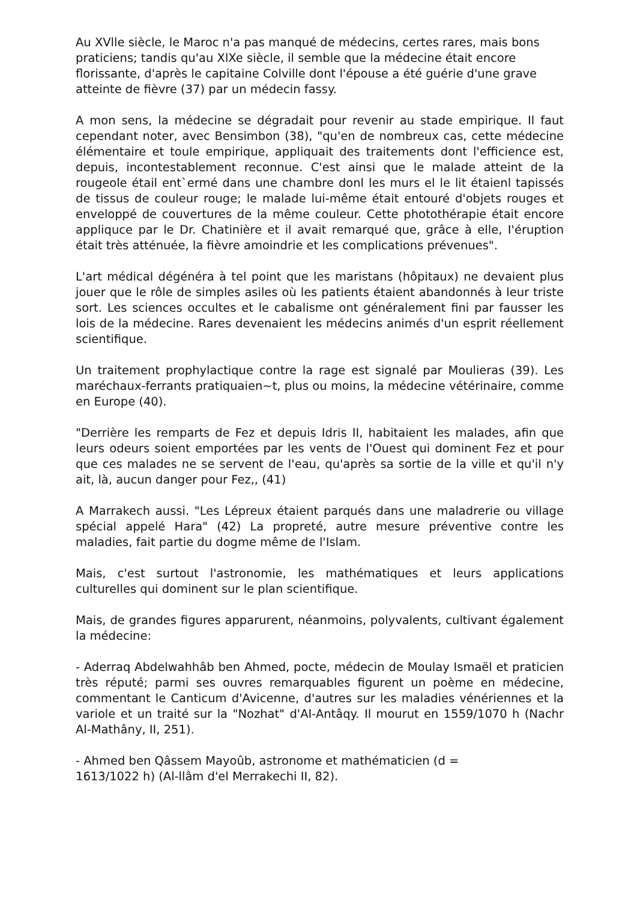Au XVlle siècle, le Maroc n'a pas manqué de médecins, certes rares, mais bons praticiens; tandis qu'au XlXe siècle, il semble que la médecine était encore florissante, d'après le capitaine Colville dont l'épouse a été guérie d'une grave atteinte de fièvre (37) par un médecin fassy.
A mon sens, la médecine se dégradait pour revenir au stade empirique. Il faut cependant noter, avec Bensimbon (38), "qu'en de nombreux cas, cette médecine élémentaire et toule empirique, appliquait des traitements dont l'efficience est, depuis, incontestablement reconnue. C'est ainsi que le malade atteint de la rougeole étail ent`ermé dans une chambre donl les murs el le lit étaienl tapissés de tissus de couleur rouge; le malade lui-même était entouré d'objets rouges et enveloppé de couvertures de la même couleur. Cette photothérapie était encore appliquce par le Dr. Chatinière et il avait remarqué que, grâce à elle, I'éruption était très atténuée, la fièvre amoindrie et les complications prévenues".
L'art médical dégénéra à tel point que les maristans (hôpitaux) ne devaient plus jouer que le rôle de simples asiles où les patients étaient abandonnés à leur triste sort. Les sciences occultes et le cabalisme ont généralement fini par fausser les lois de la médecine. Rares devenaient les médecins animés d'un esprit réellement scientifique.
Un traitement prophylactique contre la rage est signalé par Moulieras (39). Les maréchaux-ferrants pratiquaien~t, plus ou moins, la médecine vétérinaire, comme en Europe (40).
"Derrière les remparts de Fez et depuis Idris II, habitaient les malades, afin que leurs odeurs soient emportées par les vents de l'Ouest qui dominent Fez et pour que ces malades ne se servent de l'eau, qu'après sa sortie de la ville et qu'il n'y ait, là, aucun danger pour Fez,, (41)
A Marrakech aussi. "Les Lépreux étaient parqués dans une maladrerie ou village spécial appelé Hara" (42) La propreté, autre mesure préventive contre les maladies, fait partie du dogme même de l'Islam.
Mais, c'est surtout l'astronomie, les mathématiques et leurs applications culturelles qui dominent sur le plan scientifique.
Mais, de grandes figures apparurent, néanmoins, polyvalents, cultivant également la médecine:
- Aderraq Abdelwahhâb ben Ahmed, pocte, médecin de Moulay Ismaël et praticien très réputé; parmi ses ouvres remarquables figurent un poème en médecine, commentant le Canticum d'Avicenne, d'autres sur les maladies vénériennes et la variole et un traité sur la "Nozhat" d'AI-Antâqy. Il mourut en 1559/1070 h (Nachr Al-Mathâny, II, 251).
- Ahmed ben Qâssem Mayoûb, astronome et mathématicien (d =
1613/1022 h) (Al-llâm d'el Merrakechi II, 82).